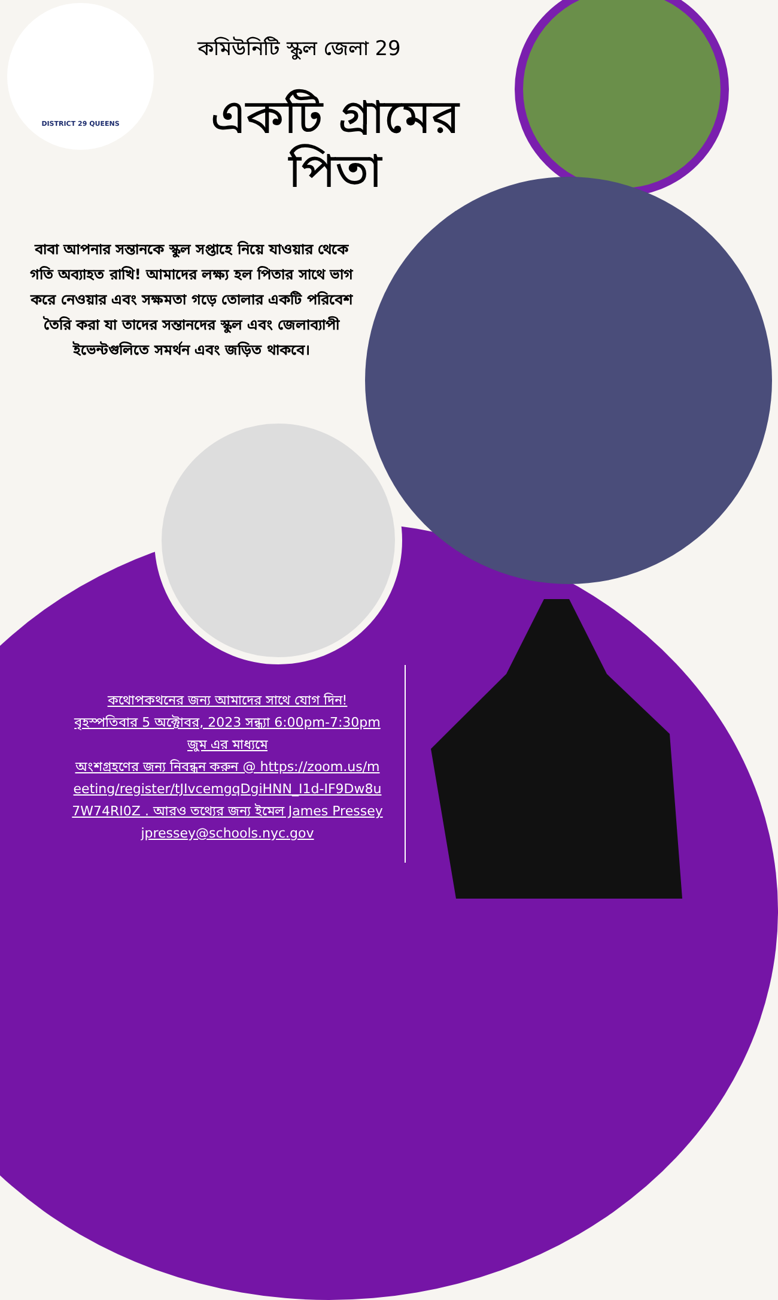DISTRICT 29 QUEENS
কমিউনিটি স্কুল জেলা 29
একটি গ্রামের পিতা
বাবা আপনার সন্তানকে স্কুল সপ্তাহে নিয়ে যাওয়ার থেকে গতি অব্যাহত রাখি! আমাদের লক্ষ্য হল পিতার সাথে ভাগ করে নেওয়ার এবং সক্ষমতা গড়ে তোলার একটি পরিবেশ তৈরি করা যা তাদের সন্তানদের স্কুল এবং জেলাব্যাপী ইভেন্টগুলিতে সমর্থন এবং জড়িত থাকবে।
কথোপকথনের জন্য আমাদের সাথে যোগ দিন!
বৃহস্পতিবার 5 অক্টোবর, 2023 সন্ধ্যা 6:00pm-7:30pm জুম এর মাধ্যমে
অংশগ্রহণের জন্য নিবন্ধন করুন @ https://zoom.us/meeting/register/tJIvcemgqDgiHNN_I1d-IF9Dw8u7W74RI0Z . আরও তথ্যের জন্য ইমেল James Pressey jpressey@schools.nyc.gov